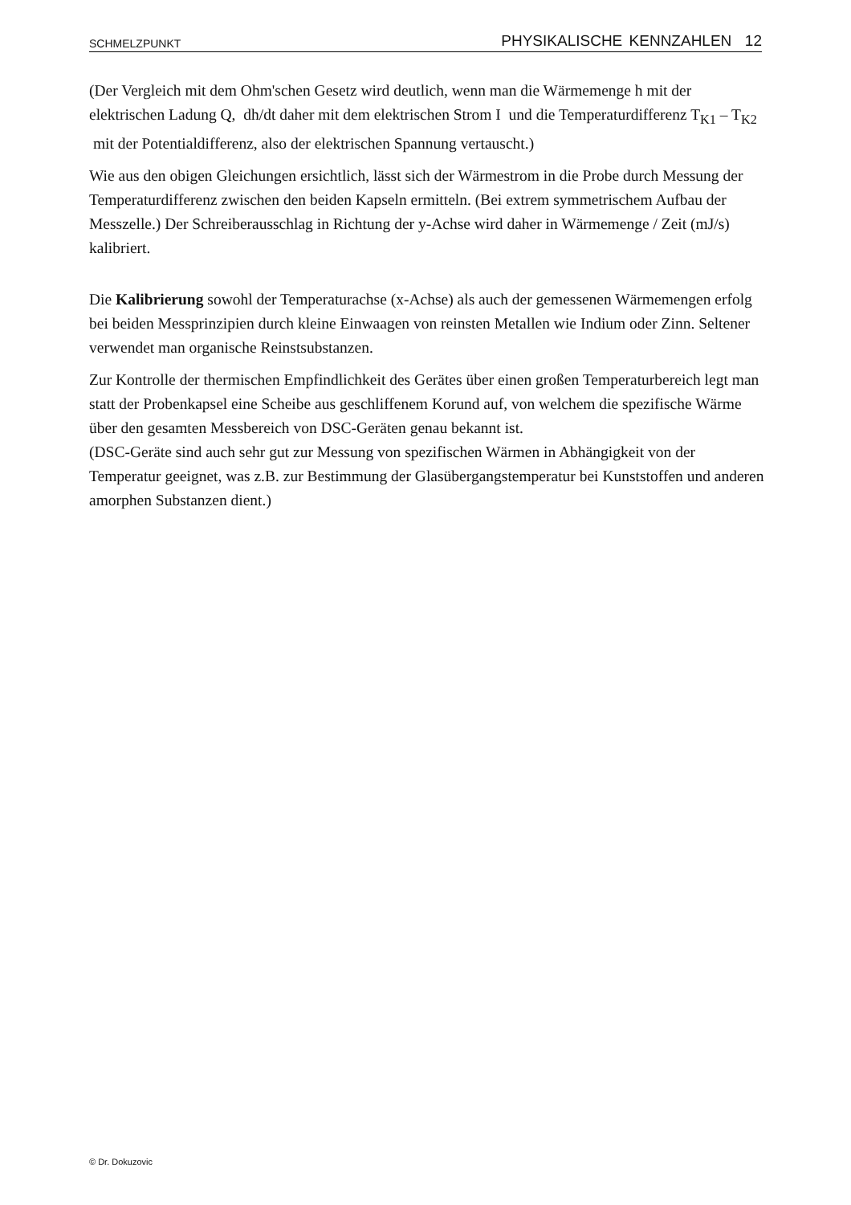SCHMELZPUNKT PHYSIKALISCHE KENNZAHLEN 12
(Der Vergleich mit dem Ohm'schen Gesetz wird deutlich, wenn man die Wärmemenge h mit der elektrischen Ladung Q, dh/dt daher mit dem elektrischen Strom I und die Temperaturdifferenz T<sub>K1</sub> – T<sub>K2</sub> mit der Potentialdifferenz, also der elektrischen Spannung vertauscht.)
Wie aus den obigen Gleichungen ersichtlich, lässt sich der Wärmestrom in die Probe durch Messung der Temperaturdifferenz zwischen den beiden Kapseln ermitteln. (Bei extrem symmetrischem Aufbau der Messzelle.) Der Schreiberausschlag in Richtung der y-Achse wird daher in Wärmemenge / Zeit (mJ/s) kalibriert.
Die Kalibrierung sowohl der Temperaturachse (x-Achse) als auch der gemessenen Wärmemengen erfolg bei beiden Messprinzipien durch kleine Einwaagen von reinsten Metallen wie Indium oder Zinn. Seltener verwendet man organische Reinstsubstanzen.
Zur Kontrolle der thermischen Empfindlichkeit des Gerätes über einen großen Temperaturbereich legt man statt der Probenkapsel eine Scheibe aus geschliffenem Korund auf, von welchem die spezifische Wärme über den gesamten Messbereich von DSC-Geräten genau bekannt ist.
(DSC-Geräte sind auch sehr gut zur Messung von spezifischen Wärmen in Abhängigkeit von der Temperatur geeignet, was z.B. zur Bestimmung der Glasübergangstemperatur bei Kunststoffen und anderen amorphen Substanzen dient.)
© Dr. Dokuzovic